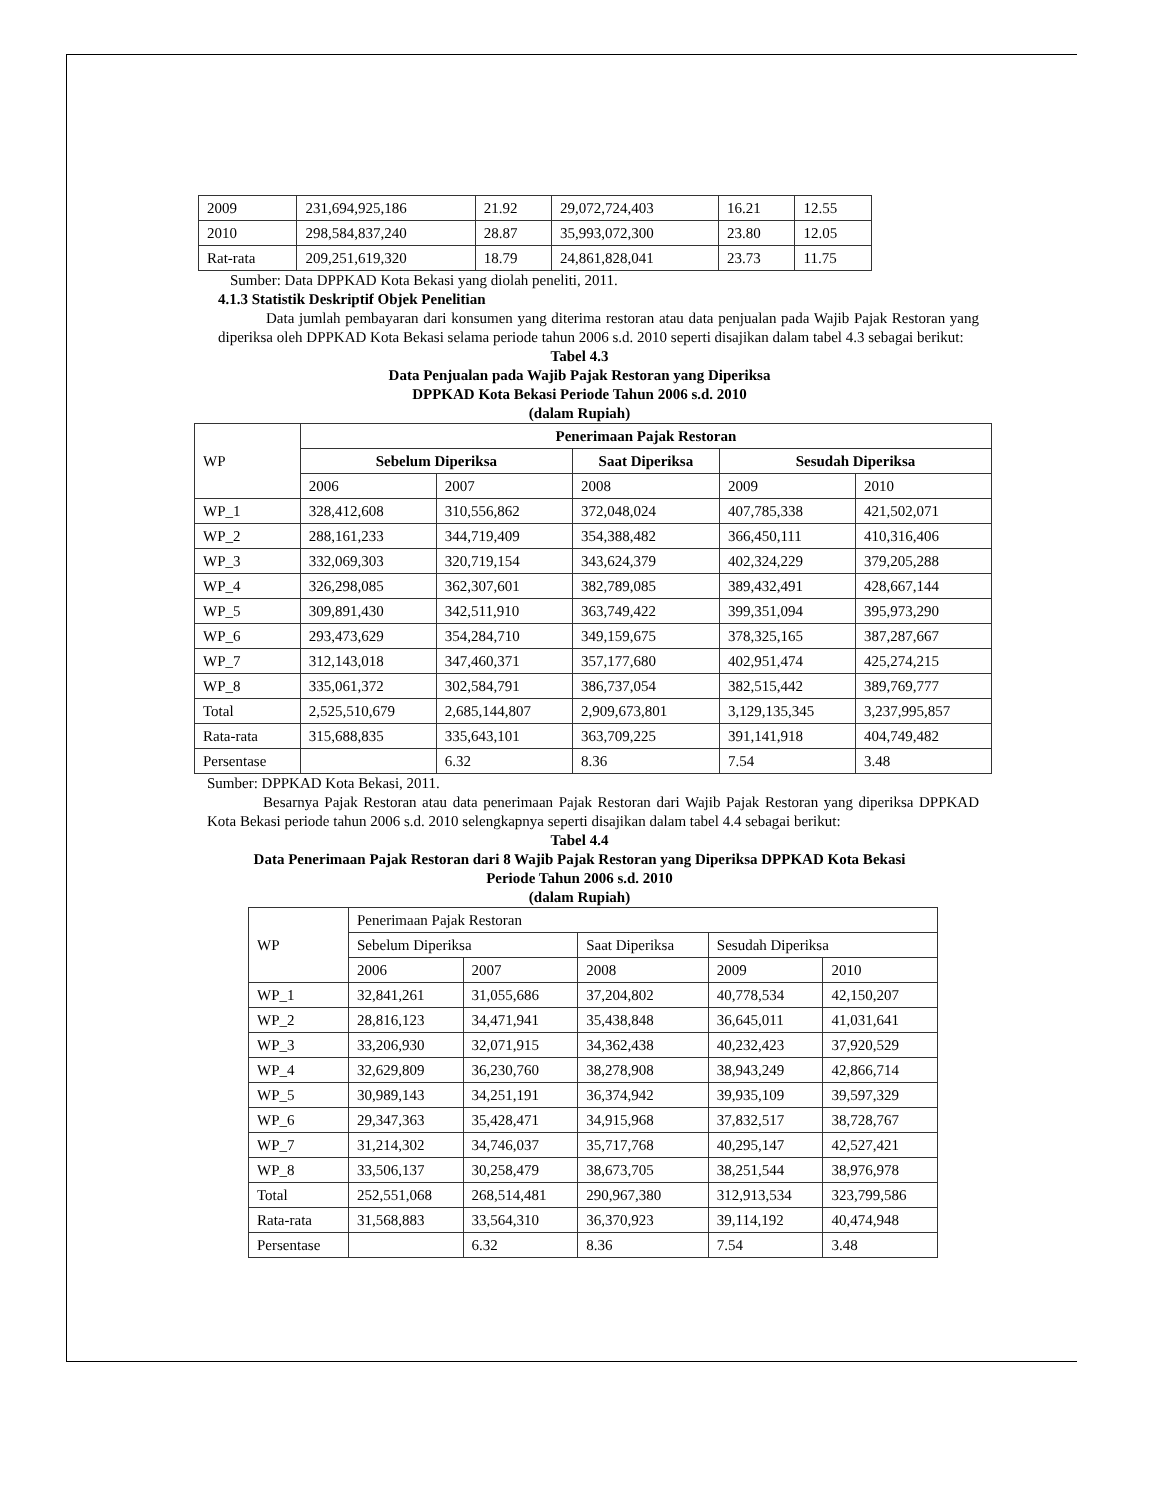| 2009 | 231,694,925,186 | 21.92 | 29,072,724,403 | 16.21 | 12.55 |
| 2010 | 298,584,837,240 | 28.87 | 35,993,072,300 | 23.80 | 12.05 |
| Rat-rata | 209,251,619,320 | 18.79 | 24,861,828,041 | 23.73 | 11.75 |
Sumber: Data DPPKAD Kota Bekasi yang diolah peneliti, 2011.
4.1.3 Statistik Deskriptif Objek Penelitian
Data jumlah pembayaran dari konsumen yang diterima restoran atau data penjualan pada Wajib Pajak Restoran yang diperiksa oleh DPPKAD Kota Bekasi selama periode tahun 2006 s.d. 2010 seperti disajikan dalam tabel 4.3 sebagai berikut:
Tabel 4.3
Data Penjualan pada Wajib Pajak Restoran yang Diperiksa
DPPKAD Kota Bekasi Periode Tahun 2006 s.d. 2010
(dalam Rupiah)
| WP | Penerimaan Pajak Restoran | | | | |
| --- | --- | --- | --- | --- | --- |
| | Sebelum Diperiksa | | Saat Diperiksa | Sesudah Diperiksa | |
| | 2006 | 2007 | 2008 | 2009 | 2010 |
| WP_1 | 328,412,608 | 310,556,862 | 372,048,024 | 407,785,338 | 421,502,071 |
| WP_2 | 288,161,233 | 344,719,409 | 354,388,482 | 366,450,111 | 410,316,406 |
| WP_3 | 332,069,303 | 320,719,154 | 343,624,379 | 402,324,229 | 379,205,288 |
| WP_4 | 326,298,085 | 362,307,601 | 382,789,085 | 389,432,491 | 428,667,144 |
| WP_5 | 309,891,430 | 342,511,910 | 363,749,422 | 399,351,094 | 395,973,290 |
| WP_6 | 293,473,629 | 354,284,710 | 349,159,675 | 378,325,165 | 387,287,667 |
| WP_7 | 312,143,018 | 347,460,371 | 357,177,680 | 402,951,474 | 425,274,215 |
| WP_8 | 335,061,372 | 302,584,791 | 386,737,054 | 382,515,442 | 389,769,777 |
| Total | 2,525,510,679 | 2,685,144,807 | 2,909,673,801 | 3,129,135,345 | 3,237,995,857 |
| Rata-rata | 315,688,835 | 335,643,101 | 363,709,225 | 391,141,918 | 404,749,482 |
| Persentase | | 6.32 | 8.36 | 7.54 | 3.48 |
Sumber: DPPKAD Kota Bekasi, 2011.
Besarnya Pajak Restoran atau data penerimaan Pajak Restoran dari Wajib Pajak Restoran yang diperiksa DPPKAD Kota Bekasi periode tahun 2006 s.d. 2010 selengkapnya seperti disajikan dalam tabel 4.4 sebagai berikut:
Tabel 4.4
Data Penerimaan Pajak Restoran dari 8 Wajib Pajak Restoran yang Diperiksa DPPKAD Kota Bekasi
Periode Tahun 2006 s.d. 2010
(dalam Rupiah)
| WP | Penerimaan Pajak Restoran | | | | |
| | Sebelum Diperiksa | | Saat Diperiksa | Sesudah Diperiksa | |
| | 2006 | 2007 | 2008 | 2009 | 2010 |
| WP_1 | 32,841,261 | 31,055,686 | 37,204,802 | 40,778,534 | 42,150,207 |
| WP_2 | 28,816,123 | 34,471,941 | 35,438,848 | 36,645,011 | 41,031,641 |
| WP_3 | 33,206,930 | 32,071,915 | 34,362,438 | 40,232,423 | 37,920,529 |
| WP_4 | 32,629,809 | 36,230,760 | 38,278,908 | 38,943,249 | 42,866,714 |
| WP_5 | 30,989,143 | 34,251,191 | 36,374,942 | 39,935,109 | 39,597,329 |
| WP_6 | 29,347,363 | 35,428,471 | 34,915,968 | 37,832,517 | 38,728,767 |
| WP_7 | 31,214,302 | 34,746,037 | 35,717,768 | 40,295,147 | 42,527,421 |
| WP_8 | 33,506,137 | 30,258,479 | 38,673,705 | 38,251,544 | 38,976,978 |
| Total | 252,551,068 | 268,514,481 | 290,967,380 | 312,913,534 | 323,799,586 |
| Rata-rata | 31,568,883 | 33,564,310 | 36,370,923 | 39,114,192 | 40,474,948 |
| Persentase | | 6.32 | 8.36 | 7.54 | 3.48 |